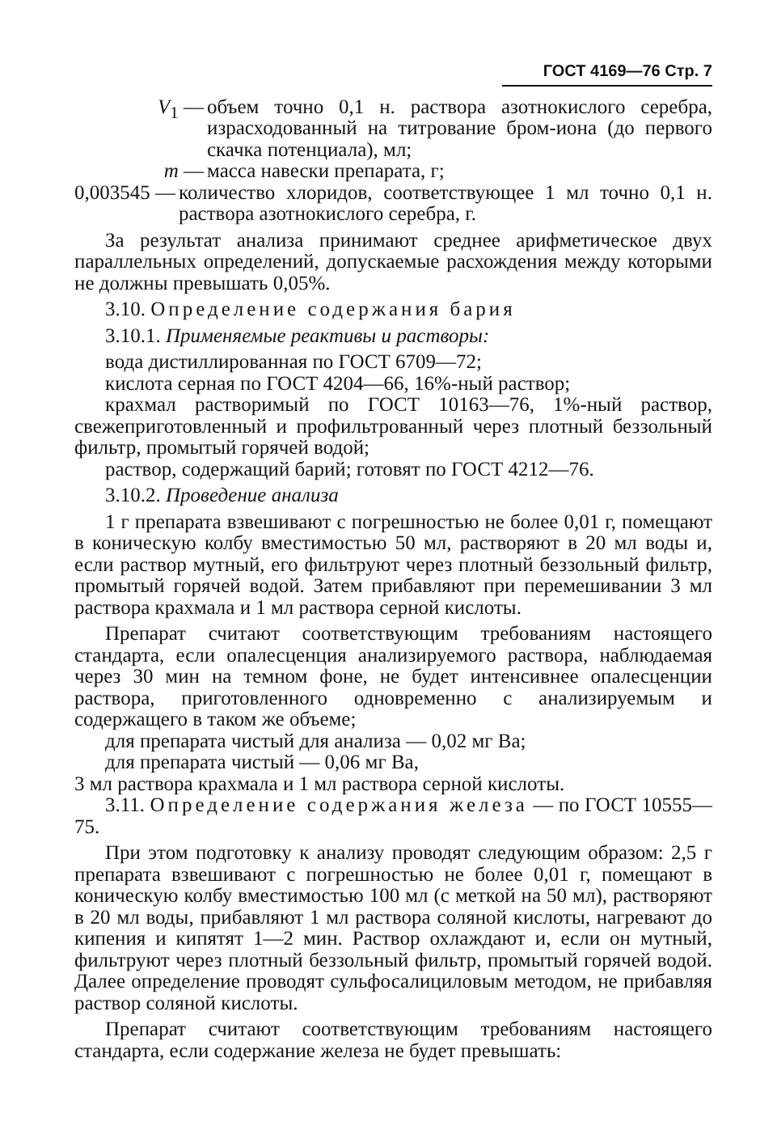ГОСТ 4169—76 Стр. 7
V<sub>1</sub> — объем точно 0,1 н. раствора азотнокислого серебра, израсходованный на титрование бром-иона (до первого скачка потенциала), мл;
m — масса навески препарата, г;
0,003545 — количество хлоридов, соответствующее 1 мл точно 0,1 н. раствора азотнокислого серебра, г.
За результат анализа принимают среднее арифметическое двух параллельных определений, допускаемые расхождения между которыми не должны превышать 0,05%.
3.10. Определение содержания бария
3.10.1. Применяемые реактивы и растворы:
вода дистиллированная по ГОСТ 6709—72;
кислота серная по ГОСТ 4204—66, 16%-ный раствор;
крахмал растворимый по ГОСТ 10163—76, 1%-ный раствор, свежеприготовленный и профильтрованный через плотный беззольный фильтр, промытый горячей водой;
раствор, содержащий барий; готовят по ГОСТ 4212—76.
3.10.2. Проведение анализа
1 г препарата взвешивают с погрешностью не более 0,01 г, помещают в коническую колбу вместимостью 50 мл, растворяют в 20 мл воды и, если раствор мутный, его фильтруют через плотный беззольный фильтр, промытый горячей водой. Затем прибавляют при перемешивании 3 мл раствора крахмала и 1 мл раствора серной кислоты.
Препарат считают соответствующим требованиям настоящего стандарта, если опалесценция анализируемого раствора, наблюдаемая через 30 мин на темном фоне, не будет интенсивнее опалесценции раствора, приготовленного одновременно с анализируемым и содержащего в таком же объеме;
для препарата чистый для анализа — 0,02 мг Ва;
для препарата чистый — 0,06 мг Ва,
3 мл раствора крахмала и 1 мл раствора серной кислоты.
3.11. Определение содержания железа — по ГОСТ 10555—75.
При этом подготовку к анализу проводят следующим образом: 2,5 г препарата взвешивают с погрешностью не более 0,01 г, помещают в коническую колбу вместимостью 100 мл (с меткой на 50 мл), растворяют в 20 мл воды, прибавляют 1 мл раствора соляной кислоты, нагревают до кипения и кипятят 1—2 мин. Раствор охлаждают и, если он мутный, фильтруют через плотный беззольный фильтр, промытый горячей водой. Далее определение проводят сульфосалициловым методом, не прибавляя раствор соляной кислоты.
Препарат считают соответствующим требованиям настоящего стандарта, если содержание железа не будет превышать: